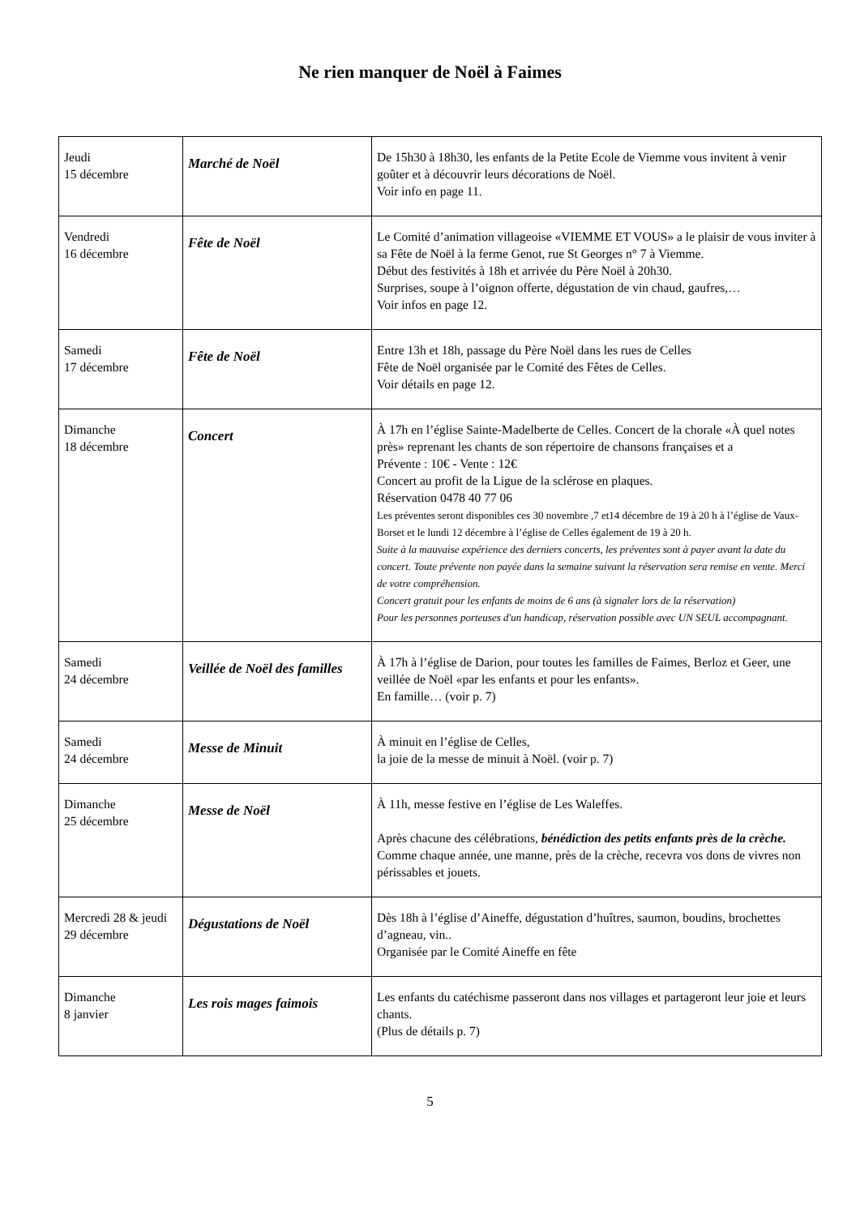Ne rien manquer de Noël à Faimes
| Jeudi 15 décembre | Marché de Noël | De 15h30 à 18h30, les enfants de la Petite Ecole de Viemme vous invitent à venir goûter et à découvrir leurs décorations de Noël. Voir info en page 11. |
| Vendredi 16 décembre | Fête de Noël | Le Comité d’animation villageoise «VIEMME ET VOUS» a le plaisir de vous inviter à sa Fête de Noël à la ferme Genot, rue St Georges n° 7 à Viemme. Début des festivités à 18h et arrivée du Père Noël à 20h30. Surprises, soupe à l’oignon offerte, dégustation de vin chaud, gaufres,… Voir infos en page 12. |
| Samedi 17 décembre | Fête de Noël | Entre 13h et 18h, passage du Père Noël dans les rues de Celles Fête de Noël organisée par le Comité des Fêtes de Celles. Voir détails en page 12. |
| Dimanche 18 décembre | Concert | À 17h en l’église Sainte-Madelberte de Celles. Concert de la chorale «À quel notes près» reprenant les chants de son répertoire de chansons françaises et a Prévente : 10€ - Vente : 12€ Concert au profit de la Ligue de la sclérose en plaques. Réservation 0478 40 77 06 Les préventes seront disponibles ces 30 novembre ,7 et14 décembre de 19 à 20 h à l’église de Vaux-Borset et le lundi 12 décembre à l’église de Celles également de 19 à 20 h. Suite à la mauvaise expérience des derniers concerts, les préventes sont à payer avant la date du concert. Toute prévente non payée dans la semaine suivant la réservation sera remise en vente. Merci de votre compréhension. Concert gratuit pour les enfants de moins de 6 ans (à signaler lors de la réservation) Pour les personnes porteuses d'un handicap, réservation possible avec UN SEUL accompagnant. |
| Samedi 24 décembre | Veillée de Noël des familles | À 17h à l’église de Darion, pour toutes les familles de Faimes, Berloz et Geer, une veillée de Noël «par les enfants et pour les enfants». En famille… (voir p. 7) |
| Samedi 24 décembre | Messe de Minuit | À minuit en l’église de Celles, la joie de la messe de minuit à Noël. (voir p. 7) |
| Dimanche 25 décembre | Messe de Noël | À 11h, messe festive en l’église de Les Waleffes. Après chacune des célébrations, bénédiction des petits enfants près de la crèche. Comme chaque année, une manne, près de la crèche, recevra vos dons de vivres non périssables et jouets. |
| Mercredi 28 & jeudi 29 décembre | Dégustations de Noël | Dès 18h à l’église d’Aineffe, dégustation d’huîtres, saumon, boudins, brochettes d’agneau, vin.. Organisée par le Comité Aineffe en fête |
| Dimanche 8 janvier | Les rois mages faimois | Les enfants du catéchisme passeront dans nos villages et partageront leur joie et leurs chants. (Plus de détails p. 7) |
5